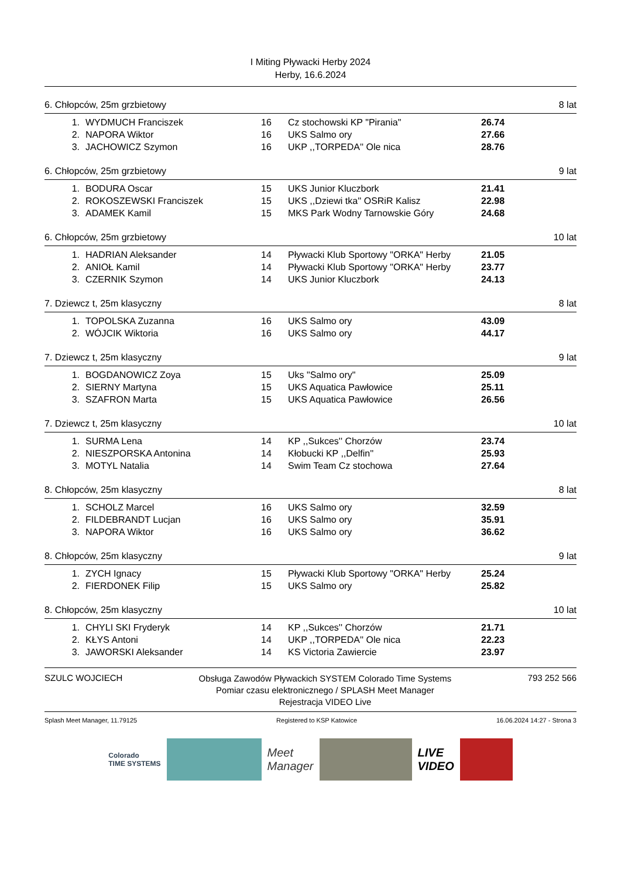I Miting Pływacki Herby 2024
Herby, 16.6.2024
6. Chłopców, 25m grzbietowy 8 lat
| 1. | WYDMUCH Franciszek | 16 | Cz stochowski KP "Pirania" | 26.74 |
| 2. | NAPORA Wiktor | 16 | UKS Salmo ory | 27.66 |
| 3. | JACHOWICZ Szymon | 16 | UKP ,,TORPEDA'' Ole nica | 28.76 |
6. Chłopców, 25m grzbietowy 9 lat
| 1. | BODURA Oscar | 15 | UKS Junior Kluczbork | 21.41 |
| 2. | ROKOSZEWSKI Franciszek | 15 | UKS ,,Dziewi tka'' OSRiR Kalisz | 22.98 |
| 3. | ADAMEK Kamil | 15 | MKS Park Wodny Tarnowskie Góry | 24.68 |
6. Chłopców, 25m grzbietowy 10 lat
| 1. | HADRIAN Aleksander | 14 | Pływacki Klub Sportowy "ORKA" Herby | 21.05 |
| 2. | ANIOŁ Kamil | 14 | Pływacki Klub Sportowy "ORKA" Herby | 23.77 |
| 3. | CZERNIK Szymon | 14 | UKS Junior Kluczbork | 24.13 |
7. Dziewcz t, 25m klasyczny 8 lat
| 1. | TOPOLSKA Zuzanna | 16 | UKS Salmo ory | 43.09 |
| 2. | WÓJCIK Wiktoria | 16 | UKS Salmo ory | 44.17 |
7. Dziewcz t, 25m klasyczny 9 lat
| 1. | BOGDANOWICZ Zoya | 15 | Uks "Salmo ory" | 25.09 |
| 2. | SIERNY Martyna | 15 | UKS Aquatica Pawłowice | 25.11 |
| 3. | SZAFRON Marta | 15 | UKS Aquatica Pawłowice | 26.56 |
7. Dziewcz t, 25m klasyczny 10 lat
| 1. | SURMA Lena | 14 | KP ,,Sukces'' Chorzów | 23.74 |
| 2. | NIESZPORSKA Antonina | 14 | Kłobucki KP ,,Delfin'' | 25.93 |
| 3. | MOTYL Natalia | 14 | Swim Team Cz stochowa | 27.64 |
8. Chłopców, 25m klasyczny 8 lat
| 1. | SCHOLZ Marcel | 16 | UKS Salmo ory | 32.59 |
| 2. | FILDEBRANDT Lucjan | 16 | UKS Salmo ory | 35.91 |
| 3. | NAPORA Wiktor | 16 | UKS Salmo ory | 36.62 |
8. Chłopców, 25m klasyczny 9 lat
| 1. | ZYCH Ignacy | 15 | Pływacki Klub Sportowy "ORKA" Herby | 25.24 |
| 2. | FIERDONEK Filip | 15 | UKS Salmo ory | 25.82 |
8. Chłopców, 25m klasyczny 10 lat
| 1. | CHYLI SKI Fryderyk | 14 | KP ,,Sukces'' Chorzów | 21.71 |
| 2. | KŁYS Antoni | 14 | UKP ,,TORPEDA'' Ole nica | 22.23 |
| 3. | JAWORSKI Aleksander | 14 | KS Victoria Zawiercie | 23.97 |
SZULC WOJCIECH Obsługa Zawodów Pływackich SYSTEM Colorado Time Systems
Pomiar czasu elektronicznego / SPLASH Meet Manager
Rejestracja VIDEO Live 793 252 566
Splash Meet Manager, 11.79125 Registered to KSP Katowice 16.06.2024 14:27 - Strona 3
Colorado
TIME SYSTEMS
Meet
Manager
LIVE
VIDEO